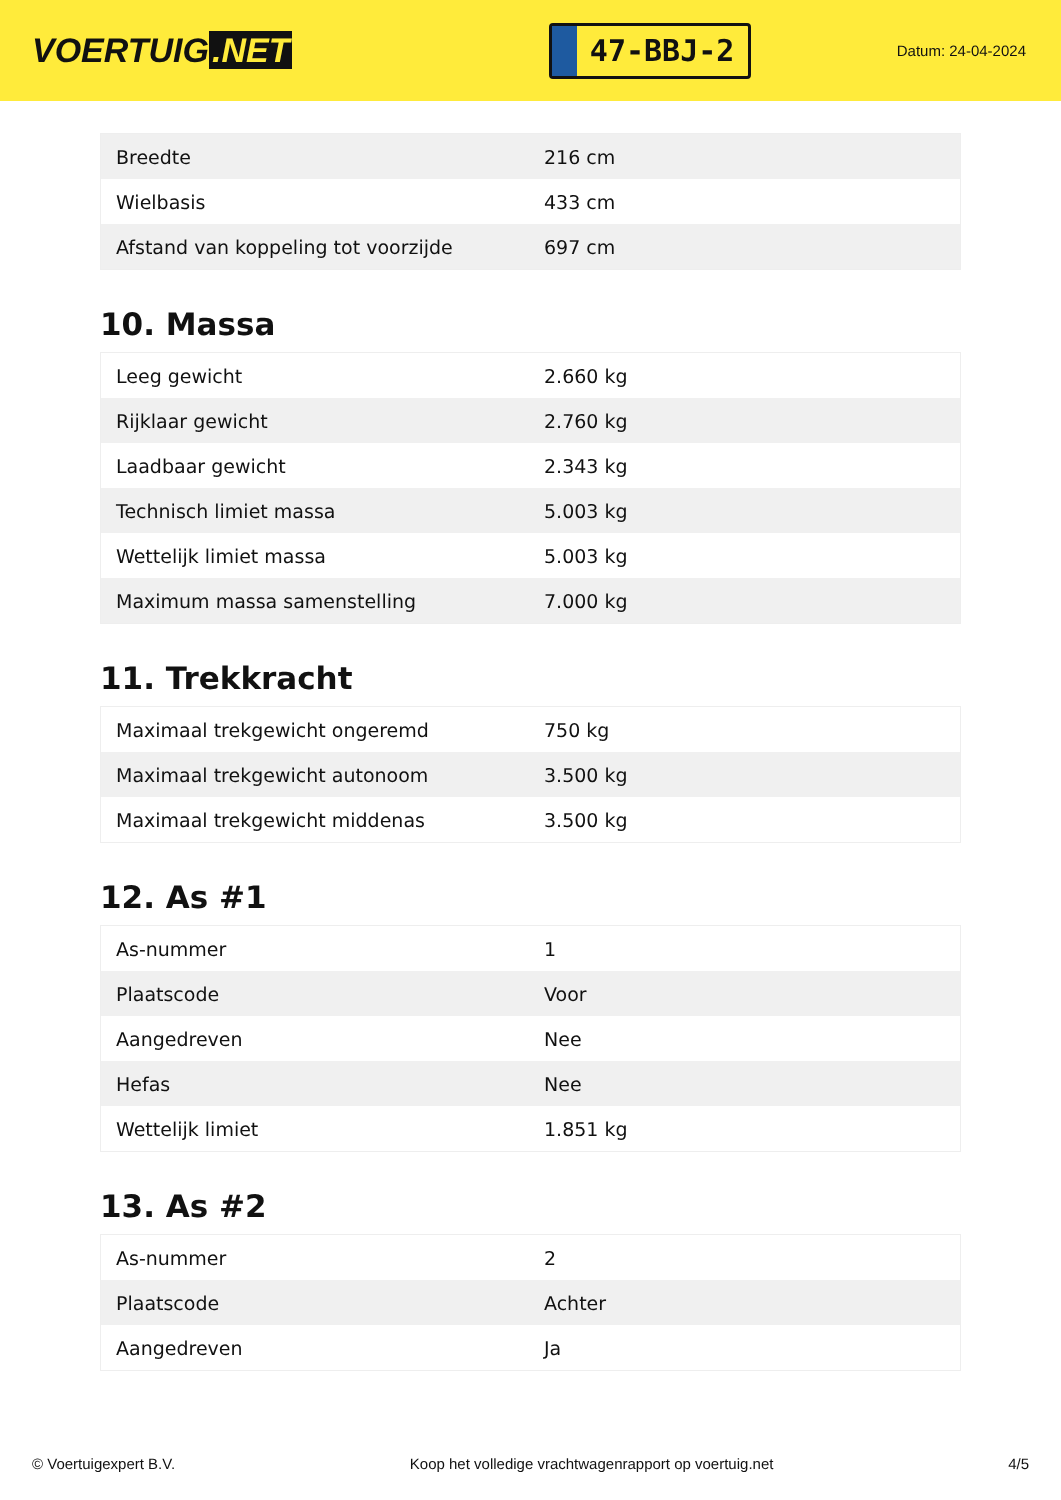VOERTUIG.NET
47-BBJ-2
Datum: 24-04-2024
| Breedte | 216 cm |
| Wielbasis | 433 cm |
| Afstand van koppeling tot voorzijde | 697 cm |
10. Massa
| Leeg gewicht | 2.660 kg |
| Rijklaar gewicht | 2.760 kg |
| Laadbaar gewicht | 2.343 kg |
| Technisch limiet massa | 5.003 kg |
| Wettelijk limiet massa | 5.003 kg |
| Maximum massa samenstelling | 7.000 kg |
11. Trekkracht
| Maximaal trekgewicht ongeremd | 750 kg |
| Maximaal trekgewicht autonoom | 3.500 kg |
| Maximaal trekgewicht middenas | 3.500 kg |
12. As #1
| As-nummer | 1 |
| Plaatscode | Voor |
| Aangedreven | Nee |
| Hefas | Nee |
| Wettelijk limiet | 1.851 kg |
13. As #2
| As-nummer | 2 |
| Plaatscode | Achter |
| Aangedreven | Ja |
© Voertuigexpert B.V. Koop het volledige vrachtwagenrapport op voertuig.net 4/5